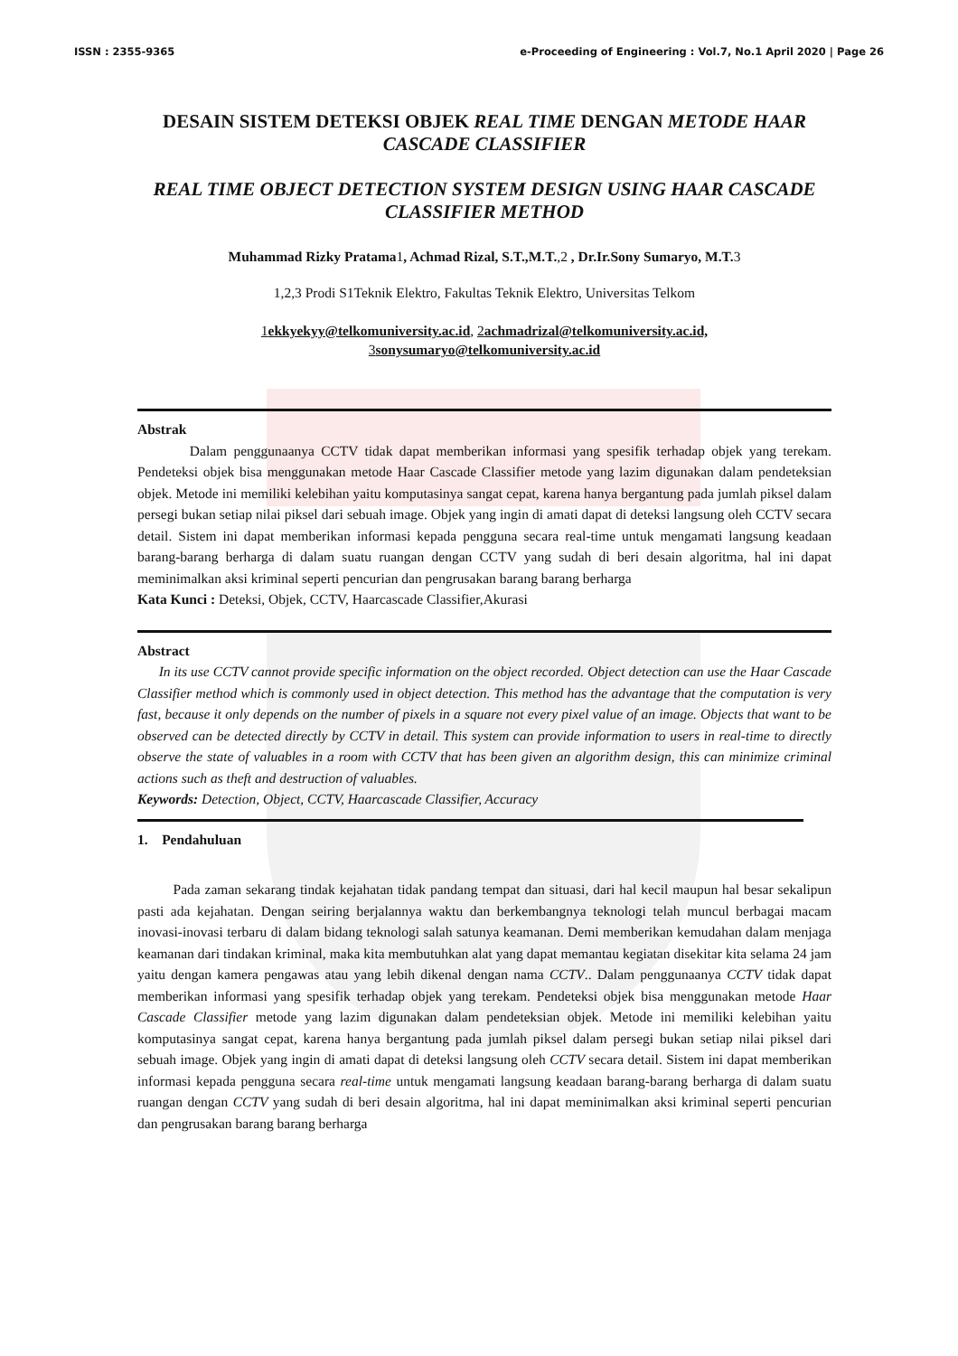ISSN : 2355-9365 e-Proceeding of Engineering : Vol.7, No.1 April 2020 | Page 26
DESAIN SISTEM DETEKSI OBJEK REAL TIME DENGAN METODE HAAR CASCADE CLASSIFIER
REAL TIME OBJECT DETECTION SYSTEM DESIGN USING HAAR CASCADE CLASSIFIER METHOD
Muhammad Rizky Pratama1, Achmad Rizal, S.T.,M.T.,2 , Dr.Ir.Sony Sumaryo, M.T. 3
1,2,3 Prodi S1Teknik Elektro, Fakultas Teknik Elektro, Universitas Telkom
1ekkyekyy@telkomuniversity.ac.id, 2achmadrizal@telkomuniversity.ac.id,
3sonysumaryo@telkomuniversity.ac.id
Abstrak
Dalam penggunaanya CCTV tidak dapat memberikan informasi yang spesifik terhadap objek yang terekam. Pendeteksi objek bisa menggunakan metode Haar Cascade Classifier metode yang lazim digunakan dalam pendeteksian objek. Metode ini memiliki kelebihan yaitu komputasinya sangat cepat, karena hanya bergantung pada jumlah piksel dalam persegi bukan setiap nilai piksel dari sebuah image. Objek yang ingin di amati dapat di deteksi langsung oleh CCTV secara detail. Sistem ini dapat memberikan informasi kepada pengguna secara real-time untuk mengamati langsung keadaan barang-barang berharga di dalam suatu ruangan dengan CCTV yang sudah di beri desain algoritma, hal ini dapat meminimalkan aksi kriminal seperti pencurian dan pengrusakan barang barang berharga
Kata Kunci : Deteksi, Objek, CCTV, Haarcascade Classifier,Akurasi
Abstract
In its use CCTV cannot provide specific information on the object recorded. Object detection can use the Haar Cascade Classifier method which is commonly used in object detection. This method has the advantage that the computation is very fast, because it only depends on the number of pixels in a square not every pixel value of an image. Objects that want to be observed can be detected directly by CCTV in detail. This system can provide information to users in real-time to directly observe the state of valuables in a room with CCTV that has been given an algorithm design, this can minimize criminal actions such as theft and destruction of valuables.
Keywords: Detection, Object, CCTV, Haarcascade Classifier, Accuracy
1. Pendahuluan
Pada zaman sekarang tindak kejahatan tidak pandang tempat dan situasi, dari hal kecil maupun hal besar sekalipun pasti ada kejahatan. Dengan seiring berjalannya waktu dan berkembangnya teknologi telah muncul berbagai macam inovasi-inovasi terbaru di dalam bidang teknologi salah satunya keamanan. Demi memberikan kemudahan dalam menjaga keamanan dari tindakan kriminal, maka kita membutuhkan alat yang dapat memantau kegiatan disekitar kita selama 24 jam yaitu dengan kamera pengawas atau yang lebih dikenal dengan nama CCTV.. Dalam penggunaanya CCTV tidak dapat memberikan informasi yang spesifik terhadap objek yang terekam. Pendeteksi objek bisa menggunakan metode Haar Cascade Classifier metode yang lazim digunakan dalam pendeteksian objek. Metode ini memiliki kelebihan yaitu komputasinya sangat cepat, karena hanya bergantung pada jumlah piksel dalam persegi bukan setiap nilai piksel dari sebuah image. Objek yang ingin di amati dapat di deteksi langsung oleh CCTV secara detail. Sistem ini dapat memberikan informasi kepada pengguna secara real-time untuk mengamati langsung keadaan barang-barang berharga di dalam suatu ruangan dengan CCTV yang sudah di beri desain algoritma, hal ini dapat meminimalkan aksi kriminal seperti pencurian dan pengrusakan barang barang berharga